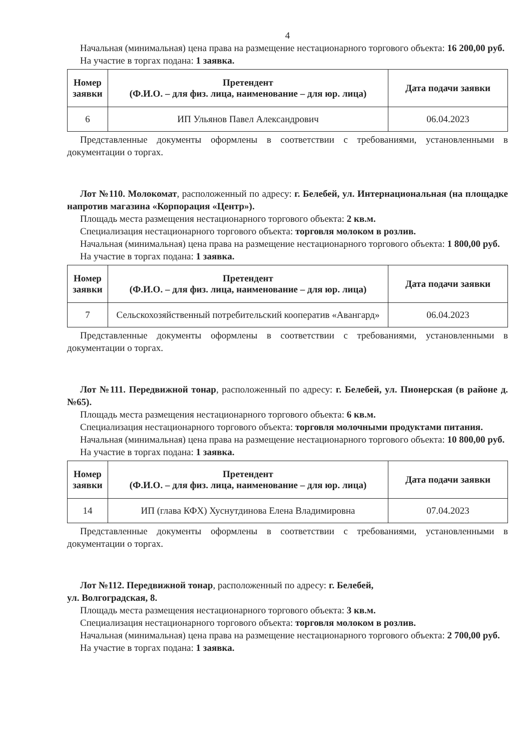4
Начальная (минимальная) цена права на размещение нестационарного торгового объекта: 16 200,00 руб.
На участие в торгах подана: 1 заявка.
| Номер заявки | Претендент (Ф.И.О. – для физ. лица, наименование – для юр. лица) | Дата подачи заявки |
| --- | --- | --- |
| 6 | ИП Ульянов Павел Александрович | 06.04.2023 |
Представленные документы оформлены в соответствии с требованиями, установленными в документации о торгах.
Лот №110. Молокомат, расположенный по адресу: г. Белебей, ул. Интернациональная (на площадке напротив магазина «Корпорация «Центр»).
Площадь места размещения нестационарного торгового объекта: 2 кв.м.
Специализация нестационарного торгового объекта: торговля молоком в розлив.
Начальная (минимальная) цена права на размещение нестационарного торгового объекта: 1 800,00 руб.
На участие в торгах подана: 1 заявка.
| Номер заявки | Претендент (Ф.И.О. – для физ. лица, наименование – для юр. лица) | Дата подачи заявки |
| --- | --- | --- |
| 7 | Сельскохозяйственный потребительский кооператив «Авангард» | 06.04.2023 |
Представленные документы оформлены в соответствии с требованиями, установленными в документации о торгах.
Лот №111. Передвижной тонар, расположенный по адресу: г. Белебей, ул. Пионерская (в районе д. №65).
Площадь места размещения нестационарного торгового объекта: 6 кв.м.
Специализация нестационарного торгового объекта: торговля молочными продуктами питания.
Начальная (минимальная) цена права на размещение нестационарного торгового объекта: 10 800,00 руб.
На участие в торгах подана: 1 заявка.
| Номер заявки | Претендент (Ф.И.О. – для физ. лица, наименование – для юр. лица) | Дата подачи заявки |
| --- | --- | --- |
| 14 | ИП (глава КФХ) Хуснутдинова Елена Владимировна | 07.04.2023 |
Представленные документы оформлены в соответствии с требованиями, установленными в документации о торгах.
Лот №112. Передвижной тонар, расположенный по адресу: г. Белебей,
ул. Волгоградская, 8.
Площадь места размещения нестационарного торгового объекта: 3 кв.м.
Специализация нестационарного торгового объекта: торговля молоком в розлив.
Начальная (минимальная) цена права на размещение нестационарного торгового объекта: 2 700,00 руб.
На участие в торгах подана: 1 заявка.